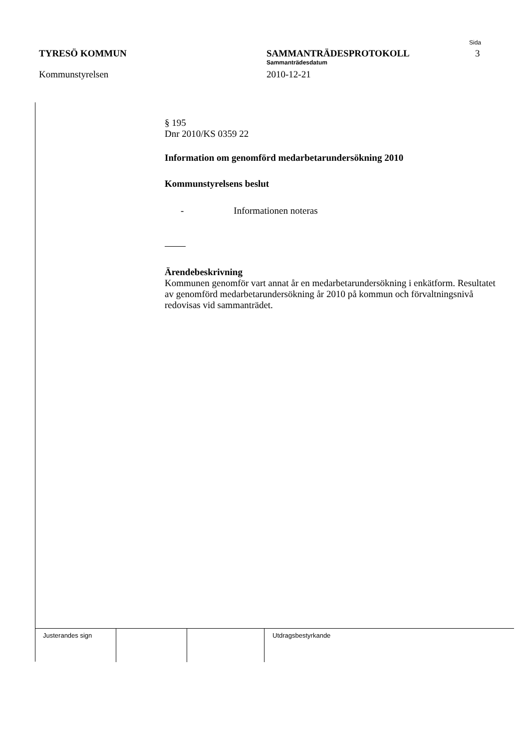TYRESÖ KOMMUN
Kommunstyrelsen
SAMMANTRÄDESPROTOKOLL
Sammanträdesdatum
2010-12-21
Sida
3
§ 195
Dnr 2010/KS 0359 22
Information om genomförd medarbetarundersökning 2010
Kommunstyrelsens beslut
- Informationen noteras
Ärendebeskrivning
Kommunen genomför vart annat år en medarbetarundersökning i enkätform. Resultatet av genomförd medarbetarundersökning år 2010 på kommun och förvaltningsnivå redovisas vid sammanträdet.
Justerandes sign Utdragsbestyrkande